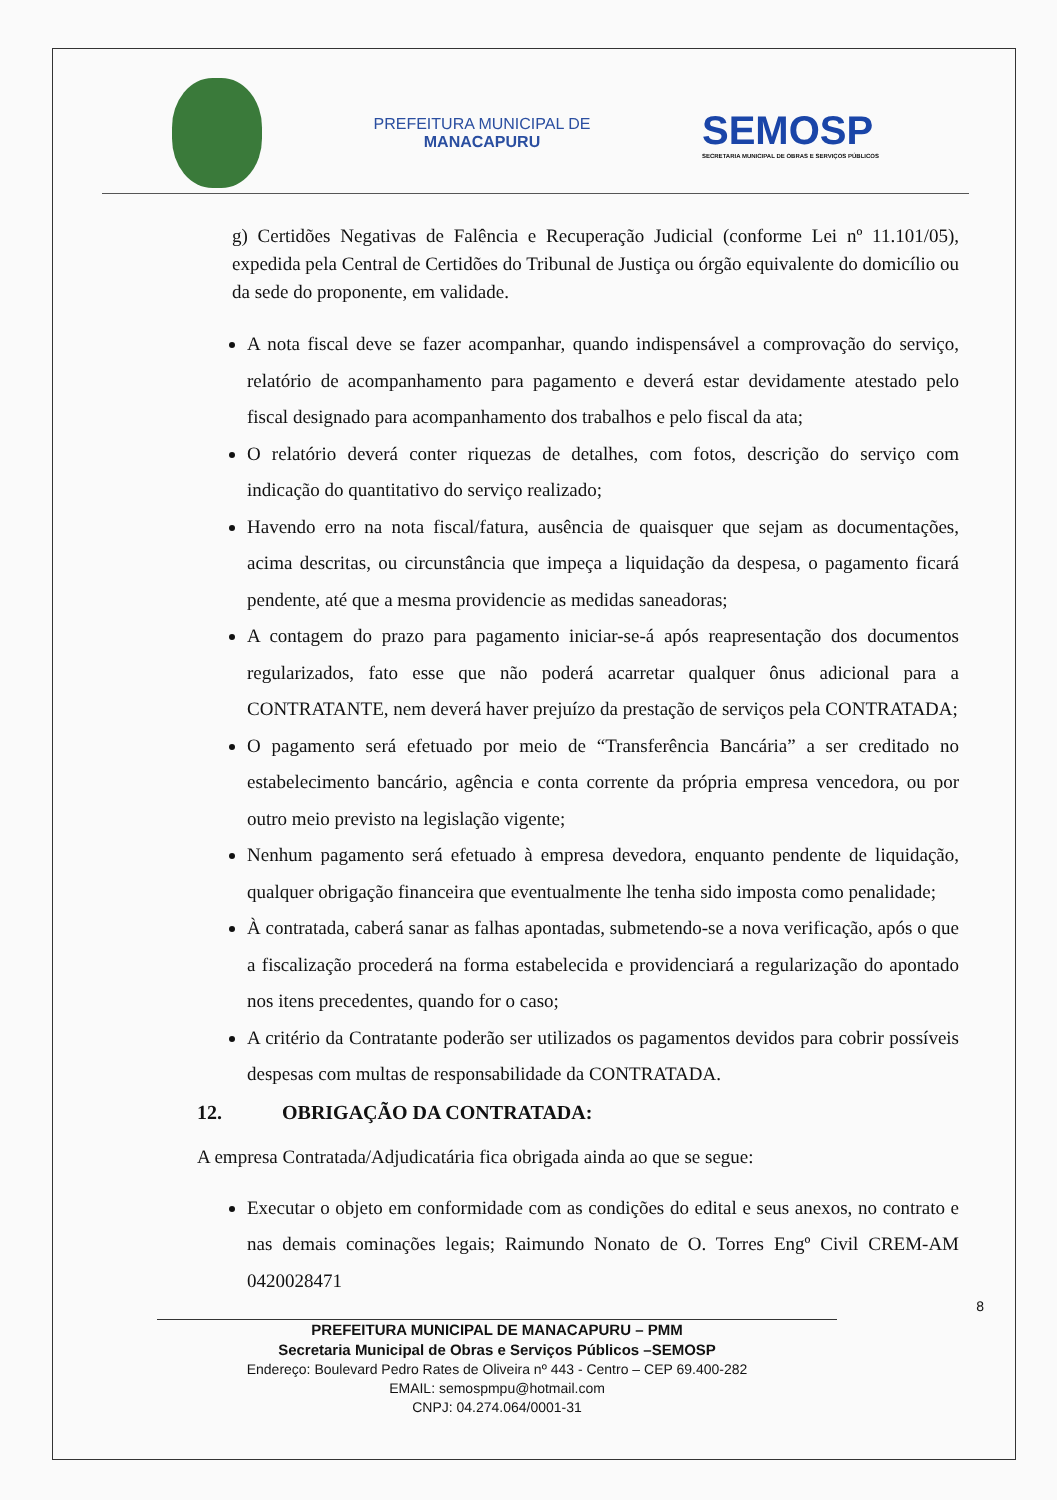PREFEITURA MUNICIPAL DE
MANACAPURU
SEMOSP
SECRETARIA MUNICIPAL DE OBRAS E SERVIÇOS PÚBLICOS
g) Certidões Negativas de Falência e Recuperação Judicial (conforme Lei nº 11.101/05), expedida pela Central de Certidões do Tribunal de Justiça ou órgão equivalente do domicílio ou da sede do proponente, em validade.
A nota fiscal deve se fazer acompanhar, quando indispensável a comprovação do serviço, relatório de acompanhamento para pagamento e deverá estar devidamente atestado pelo fiscal designado para acompanhamento dos trabalhos e pelo fiscal da ata;
O relatório deverá conter riquezas de detalhes, com fotos, descrição do serviço com indicação do quantitativo do serviço realizado;
Havendo erro na nota fiscal/fatura, ausência de quaisquer que sejam as documentações, acima descritas, ou circunstância que impeça a liquidação da despesa, o pagamento ficará pendente, até que a mesma providencie as medidas saneadoras;
A contagem do prazo para pagamento iniciar-se-á após reapresentação dos documentos regularizados, fato esse que não poderá acarretar qualquer ônus adicional para a CONTRATANTE, nem deverá haver prejuízo da prestação de serviços pela CONTRATADA;
O pagamento será efetuado por meio de “Transferência Bancária” a ser creditado no estabelecimento bancário, agência e conta corrente da própria empresa vencedora, ou por outro meio previsto na legislação vigente;
Nenhum pagamento será efetuado à empresa devedora, enquanto pendente de liquidação, qualquer obrigação financeira que eventualmente lhe tenha sido imposta como penalidade;
À contratada, caberá sanar as falhas apontadas, submetendo-se a nova verificação, após o que a fiscalização procederá na forma estabelecida e providenciará a regularização do apontado nos itens precedentes, quando for o caso;
A critério da Contratante poderão ser utilizados os pagamentos devidos para cobrir possíveis despesas com multas de responsabilidade da CONTRATADA.
12. OBRIGAÇÃO DA CONTRATADA:
A empresa Contratada/Adjudicatária fica obrigada ainda ao que se segue:
Executar o objeto em conformidade com as condições do edital e seus anexos, no contrato e nas demais cominações legais; Raimundo Nonato de O. Torres Engº Civil CREM-AM 0420028471
PREFEITURA MUNICIPAL DE MANACAPURU – PMM
Secretaria Municipal de Obras e Serviços Públicos –SEMOSP
Endereço: Boulevard Pedro Rates de Oliveira nº 443 - Centro – CEP 69.400-282
EMAIL: semospmpu@hotmail.com
CNPJ: 04.274.064/0001-31
8